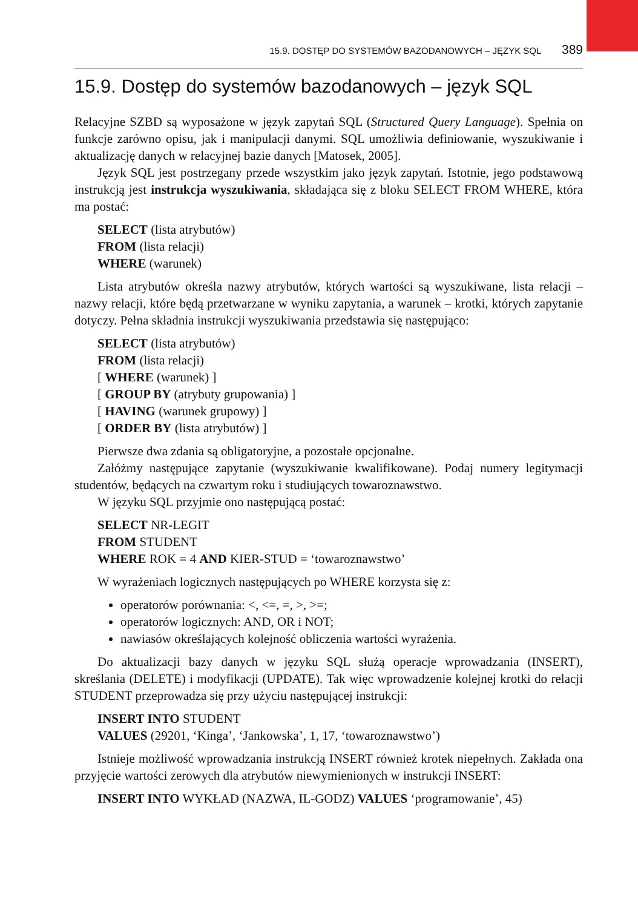15.9. DOSTĘP DO SYSTEMÓW BAZODANOWYCH – JĘZYK SQL 389
15.9. Dostęp do systemów bazodanowych – język SQL
Relacyjne SZBD są wyposażone w język zapytań SQL (Structured Query Language). Spełnia on funkcje zarówno opisu, jak i manipulacji danymi. SQL umożliwia definiowanie, wyszukiwanie i aktualizację danych w relacyjnej bazie danych [Matosek, 2005].
Język SQL jest postrzegany przede wszystkim jako język zapytań. Istotnie, jego podstawową instrukcją jest instrukcja wyszukiwania, składająca się z bloku SELECT FROM WHERE, która ma postać:
SELECT (lista atrybutów)
FROM (lista relacji)
WHERE (warunek)
Lista atrybutów określa nazwy atrybutów, których wartości są wyszukiwane, lista relacji – nazwy relacji, które będą przetwarzane w wyniku zapytania, a warunek – krotki, których zapytanie dotyczy. Pełna składnia instrukcji wyszukiwania przedstawia się następująco:
SELECT (lista atrybutów)
FROM (lista relacji)
[ WHERE (warunek) ]
[ GROUP BY (atrybuty grupowania) ]
[ HAVING (warunek grupowy) ]
[ ORDER BY (lista atrybutów) ]
Pierwsze dwa zdania są obligatoryjne, a pozostałe opcjonalne.
Załóżmy następujące zapytanie (wyszukiwanie kwalifikowane). Podaj numery legitymacji studentów, będących na czwartym roku i studiujących towaroznawstwo.
W języku SQL przyjmie ono następującą postać:
SELECT NR-LEGIT
FROM STUDENT
WHERE ROK = 4 AND KIER-STUD = ‘towaroznawstwo’
W wyrażeniach logicznych następujących po WHERE korzysta się z:
operatorów porównania: <, <=, =, >, >=;
operatorów logicznych: AND, OR i NOT;
nawiasów określających kolejność obliczenia wartości wyrażenia.
Do aktualizacji bazy danych w języku SQL służą operacje wprowadzania (INSERT), skreślania (DELETE) i modyfikacji (UPDATE). Tak więc wprowadzenie kolejnej krotki do relacji STUDENT przeprowadza się przy użyciu następującej instrukcji:
INSERT INTO STUDENT
VALUES (29201, ‘Kinga’, ‘Jankowska’, 1, 17, ‘towaroznawstwo’)
Istnieje możliwość wprowadzania instrukcją INSERT również krotek niepełnych. Zakłada ona przyjęcie wartości zerowych dla atrybutów niewymienionych w instrukcji INSERT:
INSERT INTO WYKŁAD (NAZWA, IL-GODZ) VALUES ‘programowanie’, 45)